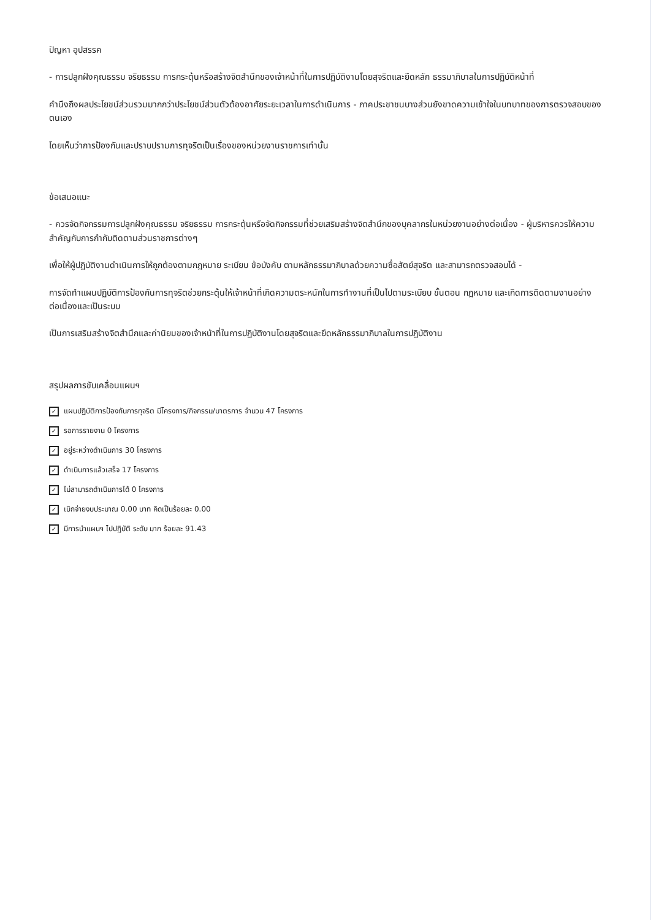ปัญหา อุปสรรค
- การปลูกฝังคุณธรรม จริยธรรม การกระตุ้นหรือสร้างจิตสำนึกของเจ้าหน้าที่ในการปฏิบัติงานโดยสุจริตและยึดหลัก ธรรมาภิบาลในการปฏิบัติหน้าที่
คำนึงถึงผลประโยชน์ส่วนรวมมากกว่าประโยชน์ส่วนตัวต้องอาศัยระยะเวลาในการดำเนินการ - ภาคประชาชนบางส่วนยังขาดความเข้าใจในบทบาทของการตรวจสอบของตนเอง
โดยเห็นว่าการป้องกันและปราบปรามการทุจริตเป็นเรื่องของหน่วยงานราชการเท่านั้น
ข้อเสนอแนะ
- ควรจัดกิจกรรมการปลูกฝังคุณธรรม จริยธรรม การกระตุ้นหรือจัดกิจกรรมที่ช่วยเสริมสร้างจิตสำนึกของบุคลากรในหน่วยงานอย่างต่อเนื่อง - ผู้บริหารควรให้ความสำคัญกับการกำกับติดตามส่วนราชการต่างๆ
เพื่อให้ผู้ปฏิบัติงานดำเนินการให้ถูกต้องตามกฎหมาย ระเบียบ ข้อบังคับ ตามหลักธรรมาภิบาลด้วยความซื่อสัตย์สุจริต และสามารถตรวจสอบได้ -
การจัดทำแผนปฏิบัติการป้องกันการทุจริตช่วยกระตุ้นให้เจ้าหน้าที่เกิดความตระหนักในการทำงานที่เป็นไปตามระเบียบ ขั้นตอน กฎหมาย และเกิดการติดตามงานอย่างต่อเนื่องและเป็นระบบ
เป็นการเสริมสร้างจิตสำนึกและค่านิยมของเจ้าหน้าที่ในการปฏิบัติงานโดยสุจริตและยึดหลักธรรมาภิบาลในการปฏิบัติงาน
สรุปผลการขับเคลื่อนแผนฯ
✓ แผนปฏิบัติการป้องกันการทุจริต มีโครงการ/กิจกรรม/มาตรการ จำนวน 47 โครงการ
✓ รอการรายงาน 0 โครงการ
✓ อยู่ระหว่างดำเนินการ 30 โครงการ
✓ ดำเนินการแล้วเสร็จ 17 โครงการ
✓ ไม่สามารถดำเนินการได้ 0 โครงการ
✓ เบิกจ่ายงบประมาณ 0.00 บาท คิดเป็นร้อยละ 0.00
✓ มีการนำแผนฯ ไปปฏิบัติ ระดับ มาก ร้อยละ 91.43